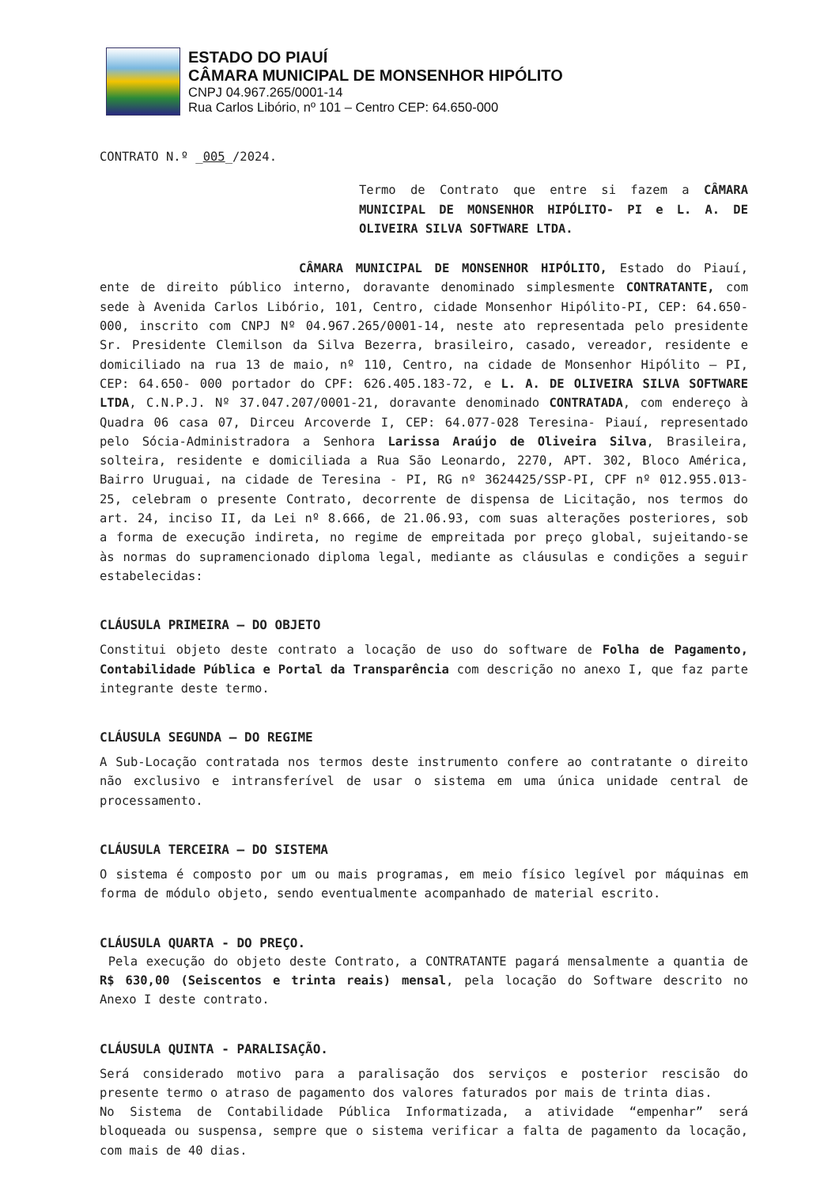ESTADO DO PIAUÍ
CÂMARA MUNICIPAL DE MONSENHOR HIPÓLITO
CNPJ 04.967.265/0001-14
Rua Carlos Libório, nº 101 – Centro CEP: 64.650-000
CONTRATO N.º _005_/2024.
Termo de Contrato que entre si fazem a CÂMARA MUNICIPAL DE MONSENHOR HIPÓLITO- PI e L. A. DE OLIVEIRA SILVA SOFTWARE LTDA.
CÂMARA MUNICIPAL DE MONSENHOR HIPÓLITO, Estado do Piauí, ente de direito público interno, doravante denominado simplesmente CONTRATANTE, com sede à Avenida Carlos Libório, 101, Centro, cidade Monsenhor Hipólito-PI, CEP: 64.650-000, inscrito com CNPJ Nº 04.967.265/0001-14, neste ato representada pelo presidente Sr. Presidente Clemilson da Silva Bezerra, brasileiro, casado, vereador, residente e domiciliado na rua 13 de maio, nº 110, Centro, na cidade de Monsenhor Hipólito – PI, CEP: 64.650- 000 portador do CPF: 626.405.183-72, e L. A. DE OLIVEIRA SILVA SOFTWARE LTDA, C.N.P.J. Nº 37.047.207/0001-21, doravante denominado CONTRATADA, com endereço à Quadra 06 casa 07, Dirceu Arcoverde I, CEP: 64.077-028 Teresina- Piauí, representado pelo Sócia-Administradora a Senhora Larissa Araújo de Oliveira Silva, Brasileira, solteira, residente e domiciliada a Rua São Leonardo, 2270, APT. 302, Bloco América, Bairro Uruguai, na cidade de Teresina - PI, RG nº 3624425/SSP-PI, CPF nº 012.955.013-25, celebram o presente Contrato, decorrente de dispensa de Licitação, nos termos do art. 24, inciso II, da Lei nº 8.666, de 21.06.93, com suas alterações posteriores, sob a forma de execução indireta, no regime de empreitada por preço global, sujeitando-se às normas do supramencionado diploma legal, mediante as cláusulas e condições a seguir estabelecidas:
CLÁUSULA PRIMEIRA – DO OBJETO
Constitui objeto deste contrato a locação de uso do software de Folha de Pagamento, Contabilidade Pública e Portal da Transparência com descrição no anexo I, que faz parte integrante deste termo.
CLÁUSULA SEGUNDA – DO REGIME
A Sub-Locação contratada nos termos deste instrumento confere ao contratante o direito não exclusivo e intransferível de usar o sistema em uma única unidade central de processamento.
CLÁUSULA TERCEIRA – DO SISTEMA
O sistema é composto por um ou mais programas, em meio físico legível por máquinas em forma de módulo objeto, sendo eventualmente acompanhado de material escrito.
CLÁUSULA QUARTA - DO PREÇO.
Pela execução do objeto deste Contrato, a CONTRATANTE pagará mensalmente a quantia de R$ 630,00 (Seiscentos e trinta reais) mensal, pela locação do Software descrito no Anexo I deste contrato.
CLÁUSULA QUINTA - PARALISAÇÃO.
Será considerado motivo para a paralisação dos serviços e posterior rescisão do presente termo o atraso de pagamento dos valores faturados por mais de trinta dias.
No Sistema de Contabilidade Pública Informatizada, a atividade “empenhar” será bloqueada ou suspensa, sempre que o sistema verificar a falta de pagamento da locação, com mais de 40 dias.